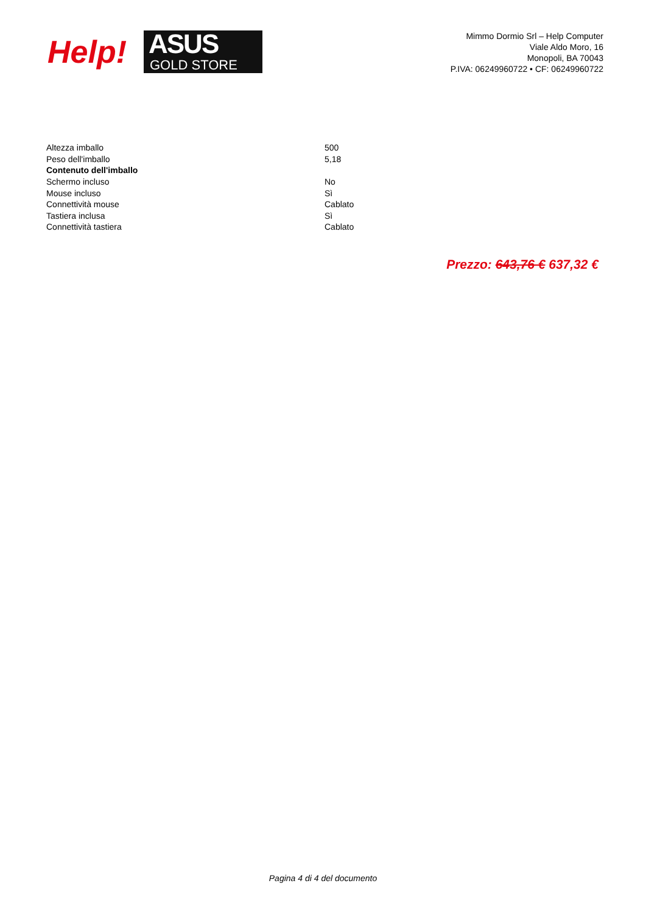Help!
ASUS
GOLD STORE
Mimmo Dormio Srl – Help Computer
Viale Aldo Moro, 16
Monopoli, BA 70043
P.IVA: 06249960722 • CF: 06249960722
| Altezza imballo | 500 |
| Peso dell'imballo | 5,18 |
| Contenuto dell'imballo | |
| Schermo incluso | No |
| Mouse incluso | Sì |
| Connettività mouse | Cablato |
| Tastiera inclusa | Sì |
| Connettività tastiera | Cablato |
Prezzo: 643,76 € 637,32 €
Pagina 4 di 4 del documento